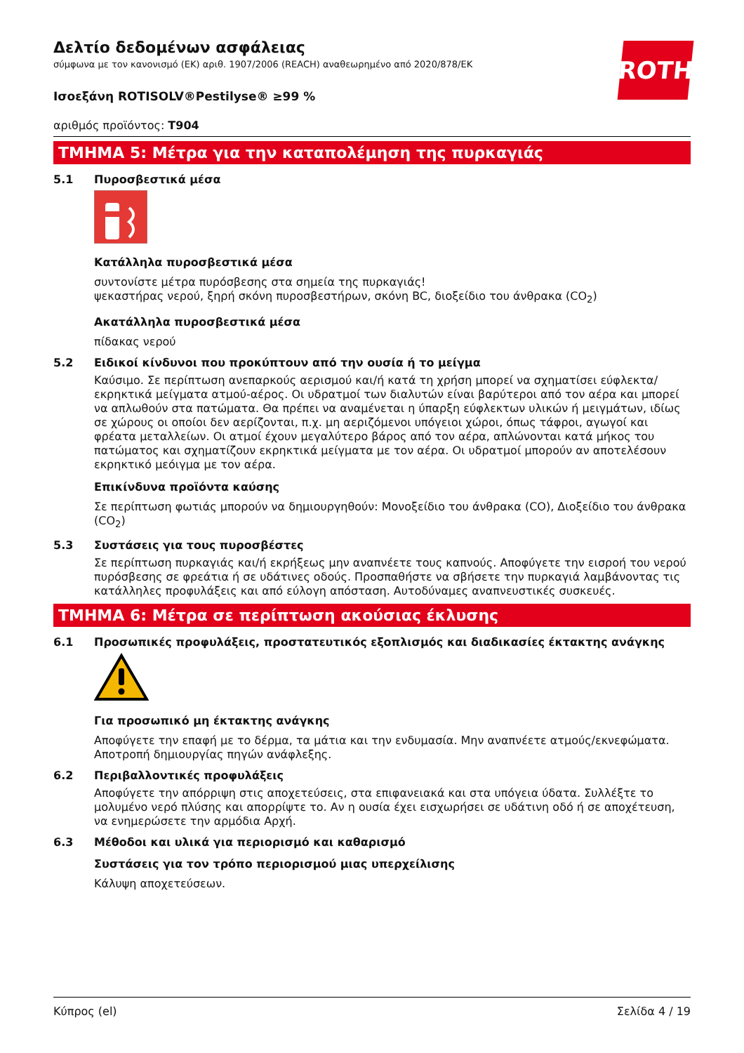ROTH
Δελτίο δεδομένων ασφάλειας
σύμφωνα με τον κανονισμό (ΕΚ) αριθ. 1907/2006 (REACH) αναθεωρημένο από 2020/878/ΕΚ
Ισοεξάνη ROTISOLV®Pestilyse® ≥99 %
αριθμός προϊόντος: T904
ΤΜΗΜΑ 5: Μέτρα για την καταπολέμηση της πυρκαγιάς
5.1 Πυροσβεστικά μέσα
Κατάλληλα πυροσβεστικά μέσα
συντονίστε μέτρα πυρόσβεσης στα σημεία της πυρκαγιάς!
ψεκαστήρας νερού, ξηρή σκόνη πυροσβεστήρων, σκόνη BC, διοξείδιο του άνθρακα (CO<sub>2</sub>)
Ακατάλληλα πυροσβεστικά μέσα
πίδακας νερού
5.2 Ειδικοί κίνδυνοι που προκύπτουν από την ουσία ή το μείγμα
Καύσιμο. Σε περίπτωση ανεπαρκούς αερισμού και/ή κατά τη χρήση μπορεί να σχηματίσει εύφλεκτα/ εκρηκτικά μείγματα ατμού-αέρος. Οι υδρατμοί των διαλυτών είναι βαρύτεροι από τον αέρα και μπορεί να απλωθούν στα πατώματα. Θα πρέπει να αναμένεται η ύπαρξη εύφλεκτων υλικών ή μειγμάτων, ιδίως σε χώρους οι οποίοι δεν αερίζονται, π.χ. μη αεριζόμενοι υπόγειοι χώροι, όπως τάφροι, αγωγοί και φρέατα μεταλλείων. Οι ατμοί έχουν μεγαλύτερο βάρος από τον αέρα, απλώνονται κατά μήκος του πατώματος και σχηματίζουν εκρηκτικά μείγματα με τον αέρα. Οι υδρατμοί μπορούν αν αποτελέσουν εκρηκτικό μεόιγμα με τον αέρα.
Επικίνδυνα προϊόντα καύσης
Σε περίπτωση φωτιάς μπορούν να δημιουργηθούν: Μονοξείδιο του άνθρακα (CO), Διοξείδιο του άνθρακα (CO<sub>2</sub>)
5.3 Συστάσεις για τους πυροσβέστες
Σε περίπτωση πυρκαγιάς και/ή εκρήξεως μην αναπνέετε τους καπνούς. Αποφύγετε την εισροή του νερού πυρόσβεσης σε φρεάτια ή σε υδάτινες οδούς. Προσπαθήστε να σβήσετε την πυρκαγιά λαμβάνοντας τις κατάλληλες προφυλάξεις και από εύλογη απόσταση. Αυτοδύναμες αναπνευστικές συσκευές.
ΤΜΗΜΑ 6: Μέτρα σε περίπτωση ακούσιας έκλυσης
6.1 Προσωπικές προφυλάξεις, προστατευτικός εξοπλισμός και διαδικασίες έκτακτης ανάγκης
Για προσωπικό μη έκτακτης ανάγκης
Αποφύγετε την επαφή με το δέρμα, τα μάτια και την ενδυμασία. Μην αναπνέετε ατμούς/εκνεφώματα. Αποτροπή δημιουργίας πηγών ανάφλεξης.
6.2 Περιβαλλοντικές προφυλάξεις
Αποφύγετε την απόρριψη στις αποχετεύσεις, στα επιφανειακά και στα υπόγεια ύδατα. Συλλέξτε το μολυμένο νερό πλύσης και απορρίψτε το. Αν η ουσία έχει εισχωρήσει σε υδάτινη οδό ή σε αποχέτευση, να ενημερώσετε την αρμόδια Αρχή.
6.3 Μέθοδοι και υλικά για περιορισμό και καθαρισμό
Συστάσεις για τον τρόπο περιορισμού μιας υπερχείλισης
Κάλυψη αποχετεύσεων.
Κύπρος (el) Σελίδα 4 / 19